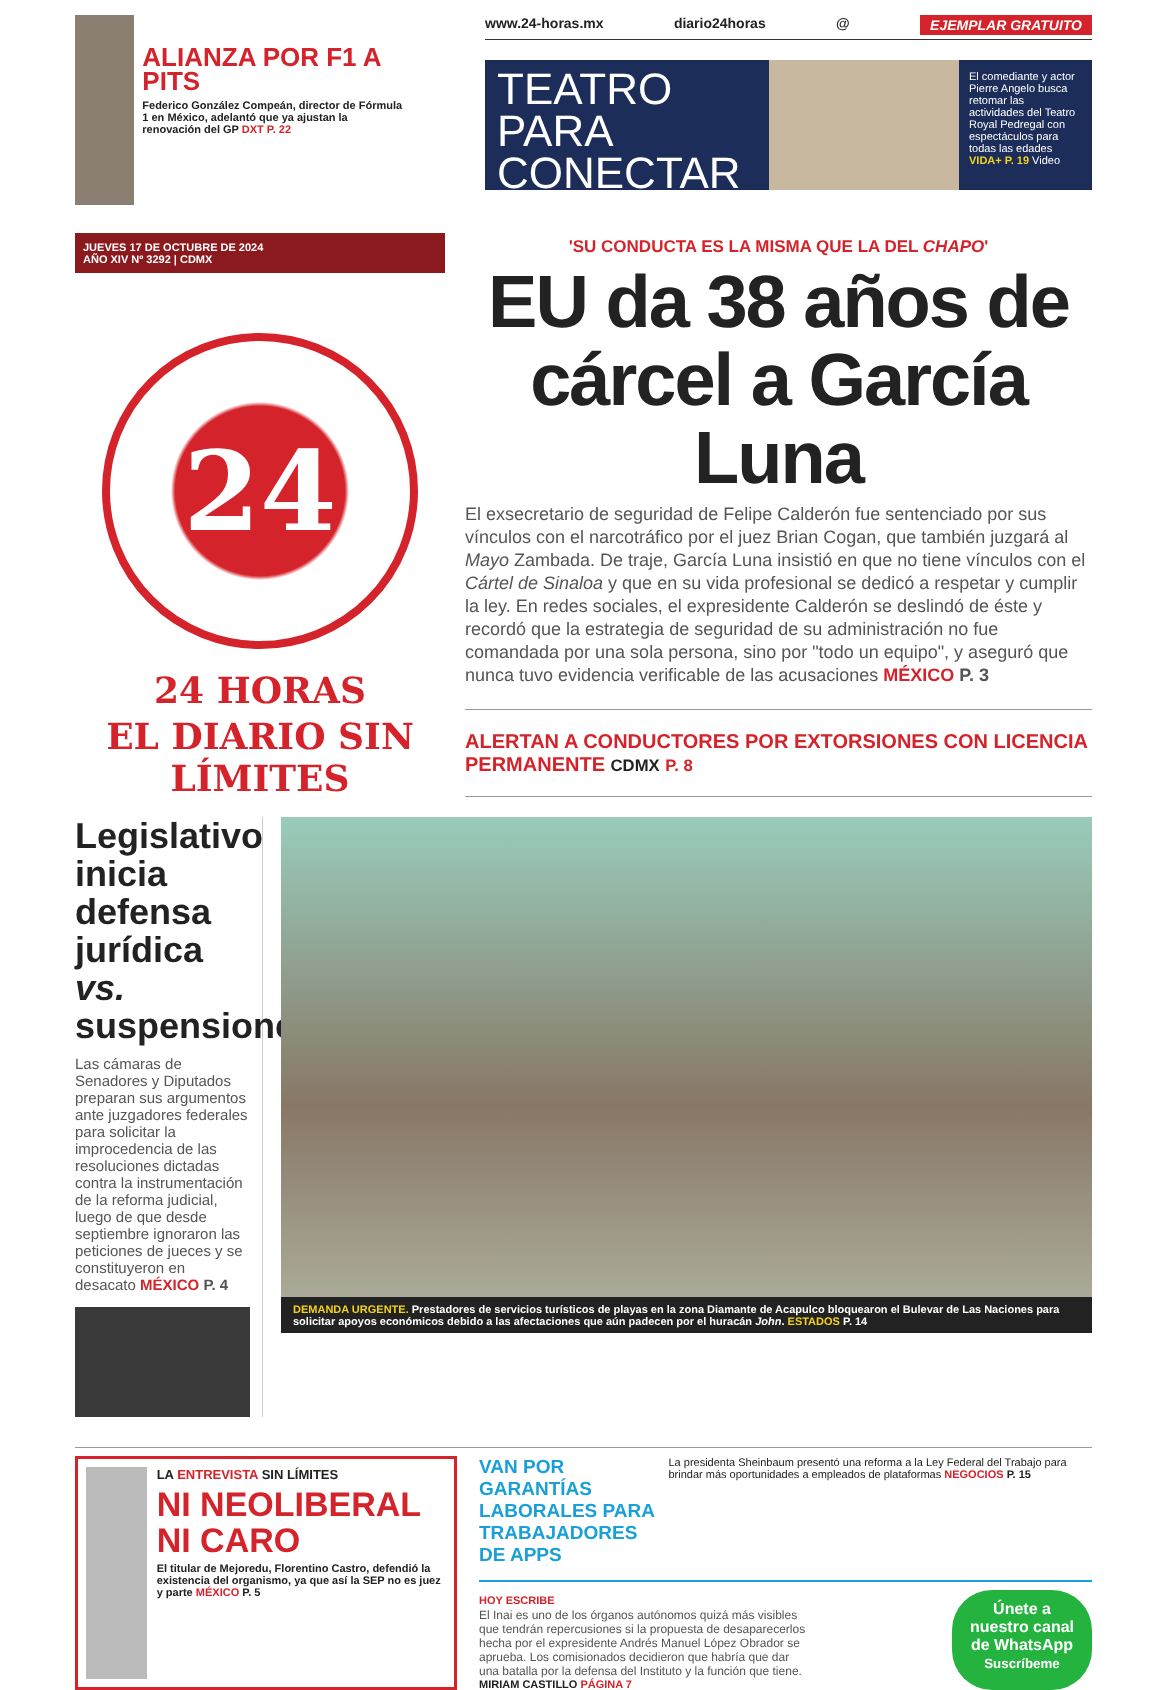ALIANZA POR F1 A PITS
Federico González Compeán, director de Fórmula 1 en México, adelantó que ya ajustan la renovación del GP DXT P. 22
www.24-horas.mx diario24horas @ EJEMPLAR GRATUITO
TEATRO PARA CONECTAR
El comediante y actor Pierre Angelo busca retomar las actividades del Teatro Royal Pedregal con espectáculos para todas las edades VIDA+ P. 19 Video
JUEVES 17 DE OCTUBRE DE 2024
AÑO XIV Nº 3292 | CDMX
24
24 HORAS
EL DIARIO SIN LÍMITES
'SU CONDUCTA ES LA MISMA QUE LA DEL CHAPO'
EU da 38 años de cárcel a García Luna
El exsecretario de seguridad de Felipe Calderón fue sentenciado por sus vínculos con el narcotráfico por el juez Brian Cogan, que también juzgará al Mayo Zambada. De traje, García Luna insistió en que no tiene vínculos con el Cártel de Sinaloa y que en su vida profesional se dedicó a respetar y cumplir la ley. En redes sociales, el expresidente Calderón se deslindó de éste y recordó que la estrategia de seguridad de su administración no fue comandada por una sola persona, sino por "todo un equipo", y aseguró que nunca tuvo evidencia verificable de las acusaciones MÉXICO P. 3
ALERTAN A CONDUCTORES POR EXTORSIONES CON LICENCIA PERMANENTE CDMX P. 8
Legislativo inicia defensa jurídica vs. suspensiones
Las cámaras de Senadores y Diputados preparan sus argumentos ante juzgadores federales para solicitar la improcedencia de las resoluciones dictadas contra la instrumentación de la reforma judicial, luego de que desde septiembre ignoraron las peticiones de jueces y se constituyeron en desacato MÉXICO P. 4
DEMANDA URGENTE. Prestadores de servicios turísticos de playas en la zona Diamante de Acapulco bloquearon el Bulevar de Las Naciones para solicitar apoyos económicos debido a las afectaciones que aún padecen por el huracán John. ESTADOS P. 14
LA ENTREVISTA SIN LÍMITES
NI NEOLIBERAL NI CARO
El titular de Mejoredu, Florentino Castro, defendió la existencia del organismo, ya que así la SEP no es juez y parte MÉXICO P. 5
VAN POR GARANTÍAS LABORALES PARA TRABAJADORES DE APPS
La presidenta Sheinbaum presentó una reforma a la Ley Federal del Trabajo para brindar más oportunidades a empleados de plataformas NEGOCIOS P. 15
HOY ESCRIBE
El Inai es uno de los órganos autónomos quizá más visibles que tendrán repercusiones si la propuesta de desaparecerlos hecha por el expresidente Andrés Manuel López Obrador se aprueba. Los comisionados decidieron que habría que dar una batalla por la defensa del Instituto y la función que tiene.
MIRIAM CASTILLO PÁGINA 7
Únete a nuestro canal de WhatsApp
Suscríbeme